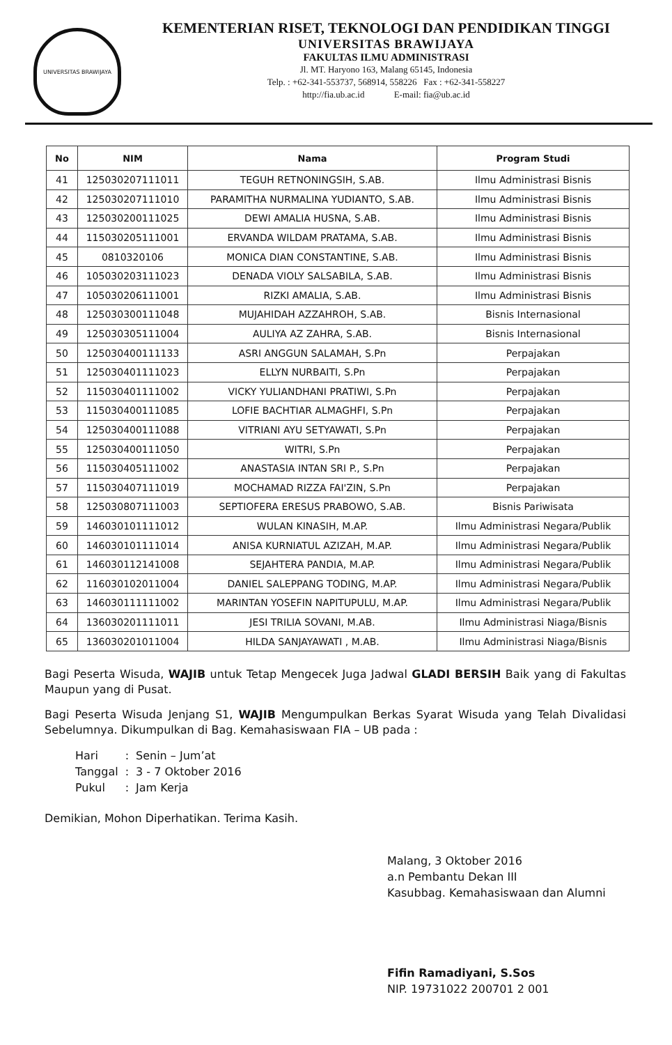UNIVERSITAS BRAWIJAYA
KEMENTERIAN RISET, TEKNOLOGI DAN PENDIDIKAN TINGGI
UNIVERSITAS BRAWIJAYA
FAKULTAS ILMU ADMINISTRASI
Jl. MT. Haryono 163, Malang 65145, Indonesia
Telp. : +62-341-553737, 568914, 558226 Fax : +62-341-558227
http://fia.ub.ac.id E-mail: fia@ub.ac.id
| No | NIM | Nama | Program Studi |
| --- | --- | --- | --- |
| 41 | 125030207111011 | TEGUH RETNONINGSIH, S.AB. | Ilmu Administrasi Bisnis |
| 42 | 125030207111010 | PARAMITHA NURMALINA YUDIANTO, S.AB. | Ilmu Administrasi Bisnis |
| 43 | 125030200111025 | DEWI AMALIA HUSNA, S.AB. | Ilmu Administrasi Bisnis |
| 44 | 115030205111001 | ERVANDA WILDAM PRATAMA, S.AB. | Ilmu Administrasi Bisnis |
| 45 | 0810320106 | MONICA DIAN CONSTANTINE, S.AB. | Ilmu Administrasi Bisnis |
| 46 | 105030203111023 | DENADA VIOLY SALSABILA, S.AB. | Ilmu Administrasi Bisnis |
| 47 | 105030206111001 | RIZKI AMALIA, S.AB. | Ilmu Administrasi Bisnis |
| 48 | 125030300111048 | MUJAHIDAH AZZAHROH, S.AB. | Bisnis Internasional |
| 49 | 125030305111004 | AULIYA AZ ZAHRA, S.AB. | Bisnis Internasional |
| 50 | 125030400111133 | ASRI ANGGUN SALAMAH, S.Pn | Perpajakan |
| 51 | 125030401111023 | ELLYN NURBAITI, S.Pn | Perpajakan |
| 52 | 115030401111002 | VICKY YULIANDHANI PRATIWI, S.Pn | Perpajakan |
| 53 | 115030400111085 | LOFIE BACHTIAR ALMAGHFI, S.Pn | Perpajakan |
| 54 | 125030400111088 | VITRIANI AYU SETYAWATI, S.Pn | Perpajakan |
| 55 | 125030400111050 | WITRI, S.Pn | Perpajakan |
| 56 | 115030405111002 | ANASTASIA INTAN SRI P., S.Pn | Perpajakan |
| 57 | 115030407111019 | MOCHAMAD RIZZA FAI'ZIN, S.Pn | Perpajakan |
| 58 | 125030807111003 | SEPTIOFERA ERESUS PRABOWO, S.AB. | Bisnis Pariwisata |
| 59 | 146030101111012 | WULAN KINASIH, M.AP. | Ilmu Administrasi Negara/Publik |
| 60 | 146030101111014 | ANISA KURNIATUL AZIZAH, M.AP. | Ilmu Administrasi Negara/Publik |
| 61 | 146030112141008 | SEJAHTERA PANDIA, M.AP. | Ilmu Administrasi Negara/Publik |
| 62 | 116030102011004 | DANIEL SALEPPANG TODING, M.AP. | Ilmu Administrasi Negara/Publik |
| 63 | 146030111111002 | MARINTAN YOSEFIN NAPITUPULU, M.AP. | Ilmu Administrasi Negara/Publik |
| 64 | 136030201111011 | JESI TRILIA SOVANI, M.AB. | Ilmu Administrasi Niaga/Bisnis |
| 65 | 136030201011004 | HILDA SANJAYAWATI , M.AB. | Ilmu Administrasi Niaga/Bisnis |
Bagi Peserta Wisuda, WAJIB untuk Tetap Mengecek Juga Jadwal GLADI BERSIH Baik yang di Fakultas Maupun yang di Pusat.
Bagi Peserta Wisuda Jenjang S1, WAJIB Mengumpulkan Berkas Syarat Wisuda yang Telah Divalidasi Sebelumnya. Dikumpulkan di Bag. Kemahasiswaan FIA – UB pada :
| Hari | : | Senin – Jum’at |
| Tanggal | : | 3 - 7 Oktober 2016 |
| Pukul | : | Jam Kerja |
Demikian, Mohon Diperhatikan. Terima Kasih.
Malang, 3 Oktober 2016
a.n Pembantu Dekan III
Kasubbag. Kemahasiswaan dan Alumni
Fifin Ramadiyani, S.Sos
NIP. 19731022 200701 2 001